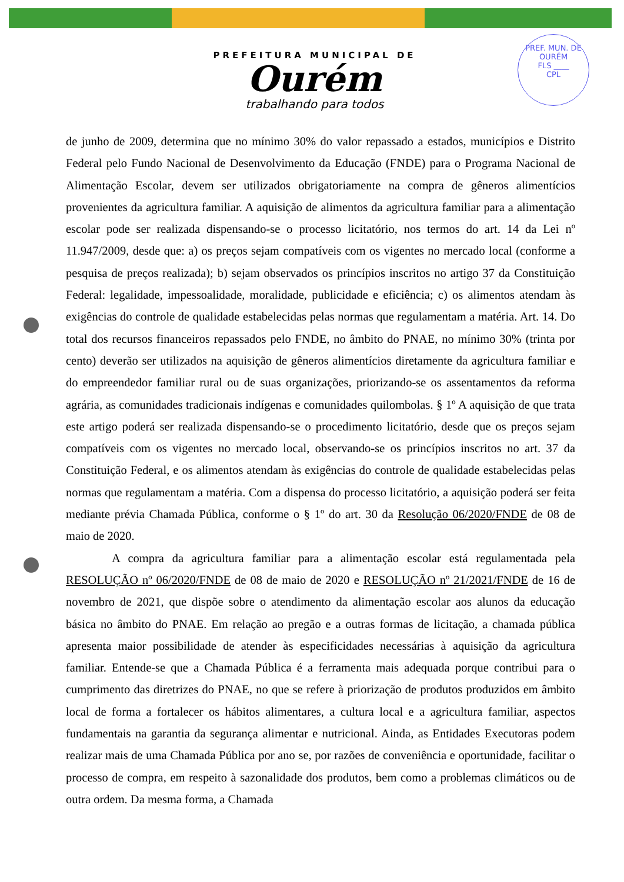PREFEITURA MUNICIPAL DE
Ourém
trabalhando para todos
PREF. MUN. DE OURÉM
FLS ____
CPL
de junho de 2009, determina que no mínimo 30% do valor repassado a estados, municípios e Distrito Federal pelo Fundo Nacional de Desenvolvimento da Educação (FNDE) para o Programa Nacional de Alimentação Escolar, devem ser utilizados obrigatoriamente na compra de gêneros alimentícios provenientes da agricultura familiar. A aquisição de alimentos da agricultura familiar para a alimentação escolar pode ser realizada dispensando-se o processo licitatório, nos termos do art. 14 da Lei nº 11.947/2009, desde que: a) os preços sejam compatíveis com os vigentes no mercado local (conforme a pesquisa de preços realizada); b) sejam observados os princípios inscritos no artigo 37 da Constituição Federal: legalidade, impessoalidade, moralidade, publicidade e eficiência; c) os alimentos atendam às exigências do controle de qualidade estabelecidas pelas normas que regulamentam a matéria. Art. 14. Do total dos recursos financeiros repassados pelo FNDE, no âmbito do PNAE, no mínimo 30% (trinta por cento) deverão ser utilizados na aquisição de gêneros alimentícios diretamente da agricultura familiar e do empreendedor familiar rural ou de suas organizações, priorizando-se os assentamentos da reforma agrária, as comunidades tradicionais indígenas e comunidades quilombolas. § 1º A aquisição de que trata este artigo poderá ser realizada dispensando-se o procedimento licitatório, desde que os preços sejam compatíveis com os vigentes no mercado local, observando-se os princípios inscritos no art. 37 da Constituição Federal, e os alimentos atendam às exigências do controle de qualidade estabelecidas pelas normas que regulamentam a matéria. Com a dispensa do processo licitatório, a aquisição poderá ser feita mediante prévia Chamada Pública, conforme o § 1º do art. 30 da Resolução 06/2020/FNDE de 08 de maio de 2020.
A compra da agricultura familiar para a alimentação escolar está regulamentada pela RESOLUÇÃO nº 06/2020/FNDE de 08 de maio de 2020 e RESOLUÇÃO nº 21/2021/FNDE de 16 de novembro de 2021, que dispõe sobre o atendimento da alimentação escolar aos alunos da educação básica no âmbito do PNAE. Em relação ao pregão e a outras formas de licitação, a chamada pública apresenta maior possibilidade de atender às especificidades necessárias à aquisição da agricultura familiar. Entende-se que a Chamada Pública é a ferramenta mais adequada porque contribui para o cumprimento das diretrizes do PNAE, no que se refere à priorização de produtos produzidos em âmbito local de forma a fortalecer os hábitos alimentares, a cultura local e a agricultura familiar, aspectos fundamentais na garantia da segurança alimentar e nutricional. Ainda, as Entidades Executoras podem realizar mais de uma Chamada Pública por ano se, por razões de conveniência e oportunidade, facilitar o processo de compra, em respeito à sazonalidade dos produtos, bem como a problemas climáticos ou de outra ordem. Da mesma forma, a Chamada